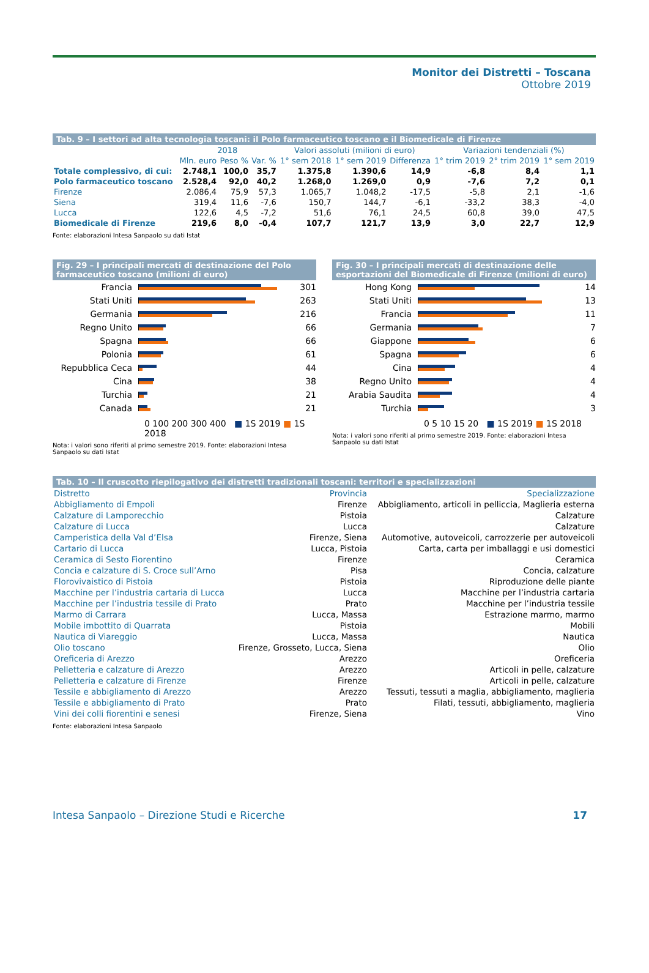Monitor dei Distretti – Toscana
Ottobre 2019
Tab. 9 – I settori ad alta tecnologia toscani: il Polo farmaceutico toscano e il Biomedicale di Firenze
| | 2018 | | | Valori assoluti (milioni di euro) | | | Variazioni tendenziali (%) | | |
| --- | --- | --- | --- | --- | --- | --- | --- | --- | --- |
| | Mln. euro | Peso % | Var. % | 1° sem 2018 | 1° sem 2019 | Differenza | 1° trim 2019 | 2° trim 2019 | 1° sem 2019 |
| Totale complessivo, di cui: | 2.748,1 | 100,0 | 35,7 | 1.375,8 | 1.390,6 | 14,9 | -6,8 | 8,4 | 1,1 |
| Polo farmaceutico toscano | 2.528,4 | 92,0 | 40,2 | 1.268,0 | 1.269,0 | 0,9 | -7,6 | 7,2 | 0,1 |
| Firenze | 2.086,4 | 75,9 | 57,3 | 1.065,7 | 1.048,2 | -17,5 | -5,8 | 2,1 | -1,6 |
| Siena | 319,4 | 11,6 | -7,6 | 150,7 | 144,7 | -6,1 | -33,2 | 38,3 | -4,0 |
| Lucca | 122,6 | 4,5 | -7,2 | 51,6 | 76,1 | 24,5 | 60,8 | 39,0 | 47,5 |
| Biomedicale di Firenze | 219,6 | 8,0 | -0,4 | 107,7 | 121,7 | 13,9 | 3,0 | 22,7 | 12,9 |
Fonte: elaborazioni Intesa Sanpaolo su dati Istat
Fig. 29 – I principali mercati di destinazione del Polo farmaceutico toscano (milioni di euro)
Francia
301
Stati Uniti
263
Germania
216
Regno Unito
66
Spagna
66
Polonia
61
Repubblica Ceca
44
Cina
38
Turchia
21
Canada
21
0 100 200 300 400 ■ 1S 2019 ■ 1S 2018
Nota: i valori sono riferiti al primo semestre 2019. Fonte: elaborazioni Intesa Sanpaolo su dati Istat
Fig. 30 – I principali mercati di destinazione delle esportazioni del Biomedicale di Firenze (milioni di euro)
Hong Kong
14
Stati Uniti
13
Francia
11
Germania
7
Giappone
6
Spagna
6
Cina
4
Regno Unito
4
Arabia Saudita
4
Turchia
3
0 5 10 15 20 ■ 1S 2019 ■ 1S 2018
Nota: i valori sono riferiti al primo semestre 2019. Fonte: elaborazioni Intesa Sanpaolo su dati Istat
Tab. 10 – Il cruscotto riepilogativo dei distretti tradizionali toscani: territori e specializzazioni
| Distretto | Provincia | Specializzazione |
| --- | --- | --- |
| Abbigliamento di Empoli | Firenze | Abbigliamento, articoli in pelliccia, Maglieria esterna |
| Calzature di Lamporecchio | Pistoia | Calzature |
| Calzature di Lucca | Lucca | Calzature |
| Camperistica della Val d’Elsa | Firenze, Siena | Automotive, autoveicoli, carrozzerie per autoveicoli |
| Cartario di Lucca | Lucca, Pistoia | Carta, carta per imballaggi e usi domestici |
| Ceramica di Sesto Fiorentino | Firenze | Ceramica |
| Concia e calzature di S. Croce sull’Arno | Pisa | Concia, calzature |
| Florovivaistico di Pistoia | Pistoia | Riproduzione delle piante |
| Macchine per l’industria cartaria di Lucca | Lucca | Macchine per l’industria cartaria |
| Macchine per l’industria tessile di Prato | Prato | Macchine per l’industria tessile |
| Marmo di Carrara | Lucca, Massa | Estrazione marmo, marmo |
| Mobile imbottito di Quarrata | Pistoia | Mobili |
| Nautica di Viareggio | Lucca, Massa | Nautica |
| Olio toscano | Firenze, Grosseto, Lucca, Siena | Olio |
| Oreficeria di Arezzo | Arezzo | Oreficeria |
| Pelletteria e calzature di Arezzo | Arezzo | Articoli in pelle, calzature |
| Pelletteria e calzature di Firenze | Firenze | Articoli in pelle, calzature |
| Tessile e abbigliamento di Arezzo | Arezzo | Tessuti, tessuti a maglia, abbigliamento, maglieria |
| Tessile e abbigliamento di Prato | Prato | Filati, tessuti, abbigliamento, maglieria |
| Vini dei colli fiorentini e senesi | Firenze, Siena | Vino |
Fonte: elaborazioni Intesa Sanpaolo
Intesa Sanpaolo – Direzione Studi e Ricerche 17